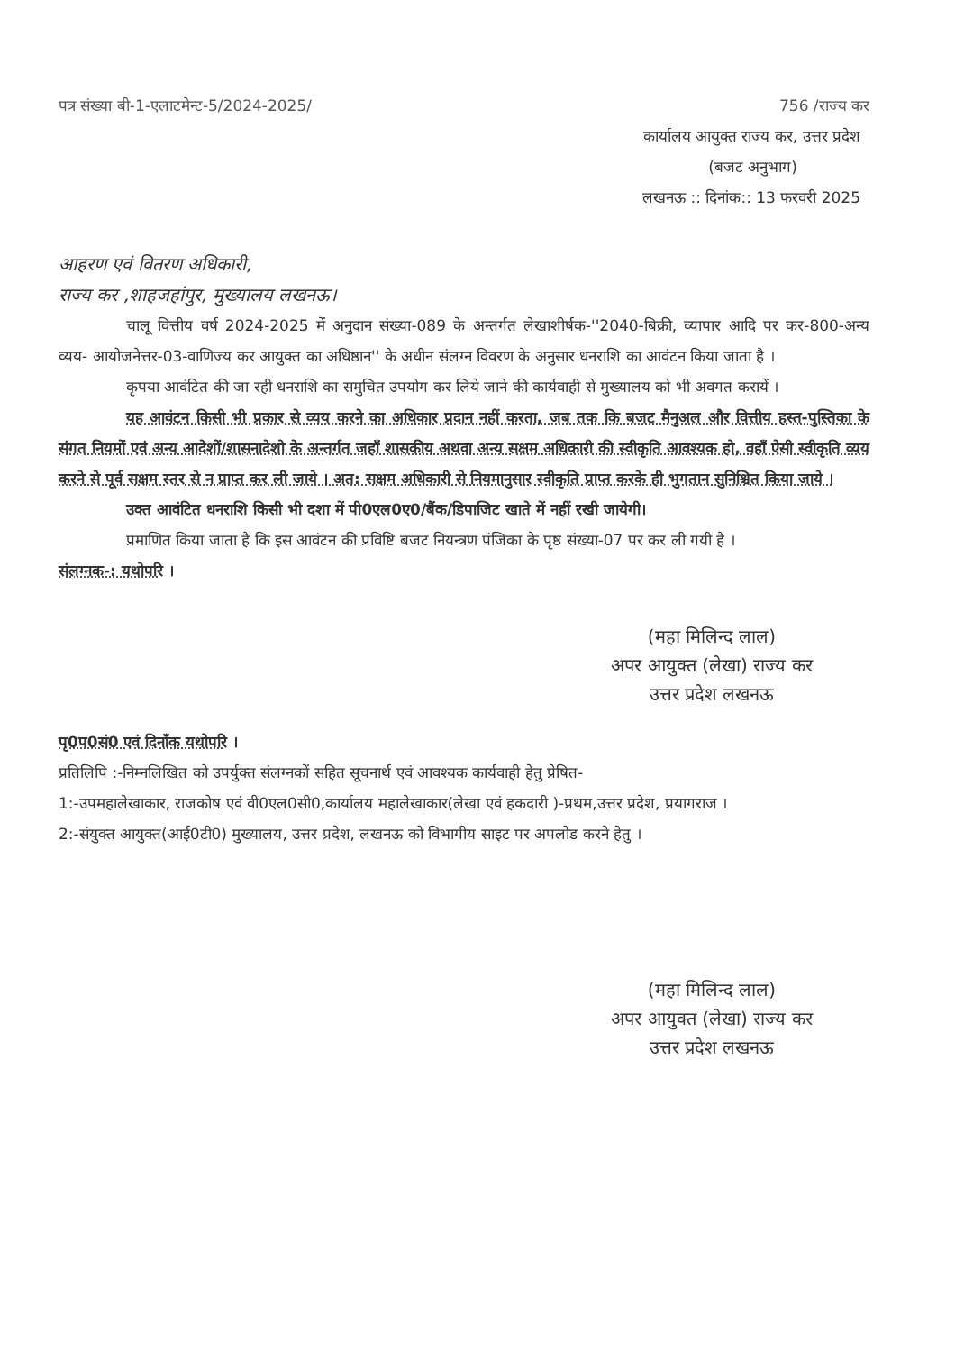पत्र संख्या बी-1-एलाटमेन्ट-5/2024-2025/ 756 /राज्य कर
कार्यालय आयुक्त राज्य कर, उत्तर प्रदेश
(बजट अनुभाग)
लखनऊ :: दिनांक:: 13 फरवरी 2025
आहरण एवं वितरण अधिकारी,
राज्य कर ,शाहजहांपुर, मुख्यालय लखनऊ।
चालू वित्तीय वर्ष 2024-2025 में अनुदान संख्या-089 के अन्तर्गत लेखाशीर्षक-''2040-बिक्री, व्यापार आदि पर कर-800-अन्य व्यय- आयोजनेत्तर-03-वाणिज्य कर आयुक्त का अधिष्ठान'' के अधीन संलग्न विवरण के अनुसार धनराशि का आवंटन किया जाता है ।
कृपया आवंटित की जा रही धनराशि का समुचित उपयोग कर लिये जाने की कार्यवाही से मुख्यालय को भी अवगत करायें ।
यह आवंटन किसी भी प्रकार से व्यय करने का अधिकार प्रदान नहीं करता, जब तक कि बजट मैनुअल और वित्तीय हस्त-पुस्तिका के संगत नियमों एवं अन्य आदेशों/शासनादेशो के अन्तर्गत जहाँ शासकीय अथवा अन्य सक्षम अधिकारी की स्वीकृति आवश्यक हो, वहाँ ऐसी स्वीकृति व्यय करने से पूर्व सक्षम स्तर से न प्राप्त कर ली जाये । अत: सक्षम अधिकारी से नियमानुसार स्वीकृति प्राप्त करके ही भुगतान सुनिश्चित किया जाये ।
उक्त आवंटित धनराशि किसी भी दशा में पी0एल0ए0/बैंक/डिपाजिट खाते में नहीं रखी जायेगी।
प्रमाणित किया जाता है कि इस आवंटन की प्रविष्टि बजट नियन्त्रण पंजिका के पृष्ठ संख्या-07 पर कर ली गयी है ।
संलग्नक-: यथोपरि ।
(महा मिलिन्द लाल)
अपर आयुक्त (लेखा) राज्य कर
उत्तर प्रदेश लखनऊ
पृ0प0सं0 एवं दिनाँक यथोपरि ।
प्रतिलिपि :-निम्नलिखित को उपर्युक्त संलग्नकों सहित सूचनार्थ एवं आवश्यक कार्यवाही हेतु प्रेषित-
1:-उपमहालेखाकार, राजकोष एवं वी0एल0सी0,कार्यालय महालेखाकार(लेखा एवं हकदारी )-प्रथम,उत्तर प्रदेश, प्रयागराज ।
2:-संयुक्त आयुक्त(आई0टी0) मुख्यालय, उत्तर प्रदेश, लखनऊ को विभागीय साइट पर अपलोड करने हेतु ।
(महा मिलिन्द लाल)
अपर आयुक्त (लेखा) राज्य कर
उत्तर प्रदेश लखनऊ